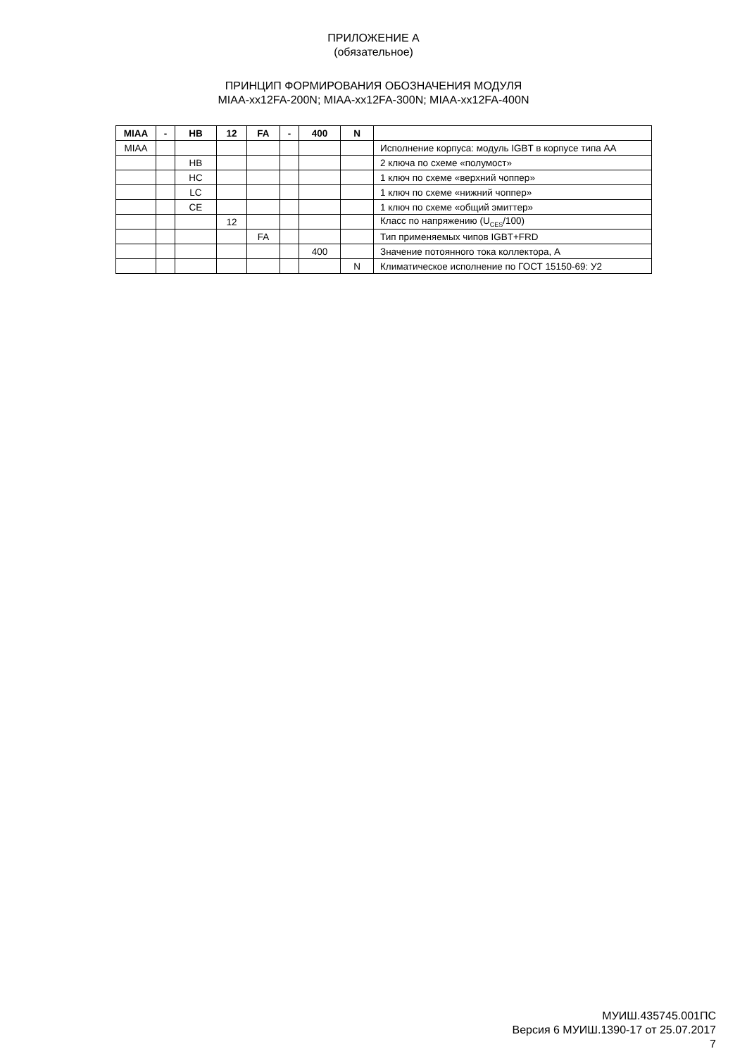ПРИЛОЖЕНИЕ А
(обязательное)
ПРИНЦИП ФОРМИРОВАНИЯ ОБОЗНАЧЕНИЯ МОДУЛЯ
MIAA-xx12FA-200N; MIAA-xx12FA-300N; MIAA-xx12FA-400N
| MIAA | - | HB | 12 | FA | - | 400 | N | |
| --- | --- | --- | --- | --- | --- | --- | --- | --- |
| MIAA | | | | | | | | Исполнение корпуса: модуль IGBT в корпусе типа АА |
| | | HB | | | | | | 2 ключа по схеме «полумост» |
| | | HC | | | | | | 1 ключ по схеме «верхний чоппер» |
| | | LC | | | | | | 1 ключ по схеме «нижний чоппер» |
| | | CE | | | | | | 1 ключ по схеме «общий эмиттер» |
| | | | 12 | | | | | Класс по напряжению (U<sub>CES</sub>/100) |
| | | | | FA | | | | Тип применяемых чипов IGBT+FRD |
| | | | | | | 400 | | Значение потоянного тока коллектора, А |
| | | | | | | | N | Климатическое исполнение по ГОСТ 15150-69: У2 |
МУИШ.435745.001ПС
Версия 6 МУИШ.1390-17 от 25.07.2017
7